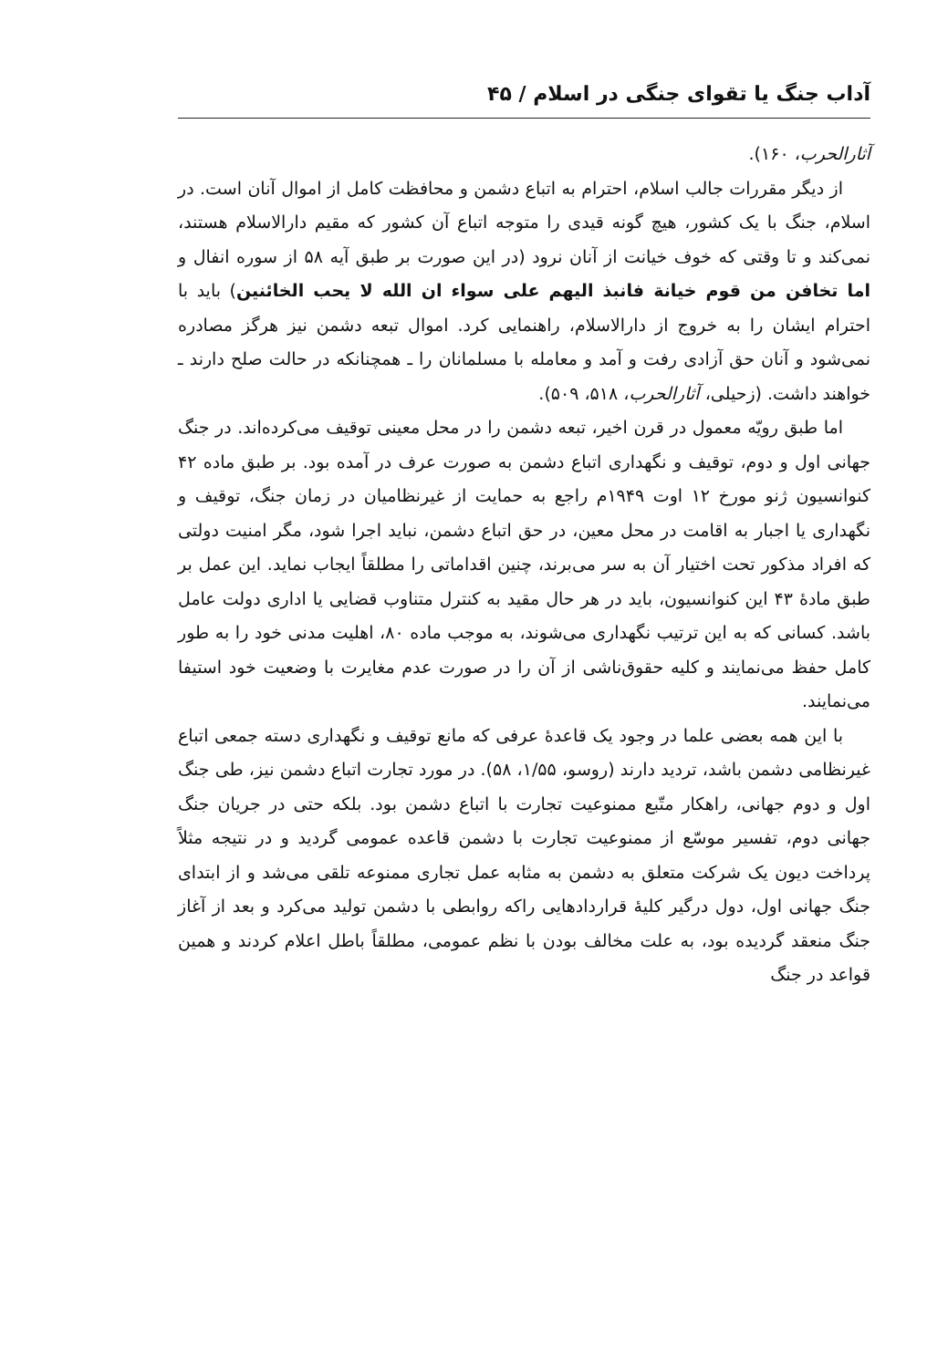آداب جنگ یا تقوای جنگی در اسلام / ۴۵
آثارالحرب، ۱۶۰).
از دیگر مقررات جالب اسلام، احترام به اتباع دشمن و محافظت کامل از اموال آنان است. در اسلام، جنگ با یک کشور، هیچ گونه قیدی را متوجه اتباع آن کشور که مقیم دارالاسلام هستند، نمی‌کند و تا وقتی که خوف خیانت از آنان نرود (در این صورت بر طبق آیه ۵۸ از سوره انفال و اما تخافن من قوم خیانة فانبذ الیهم علی سواء ان الله لا یحب الخائنین) باید با احترام ایشان را به خروج از دارالاسلام، راهنمایی کرد. اموال تبعه دشمن نیز هرگز مصادره نمی‌شود و آنان حق آزادی رفت و آمد و معامله با مسلمانان را ـ همچنانکه در حالت صلح دارند ـ خواهند داشت. (زحیلی، آثارالحرب، ۵۱۸، ۵۰۹).
اما طبق رویّه معمول در قرن اخیر، تبعه دشمن را در محل معینی توقیف می‌کرده‌اند. در جنگ جهانی اول و دوم، توقیف و نگهداری اتباع دشمن به صورت عرف در آمده بود. بر طبق ماده ۴۲ کنوانسیون ژنو مورخ ۱۲ اوت ۱۹۴۹م راجع به حمایت از غیرنظامیان در زمان جنگ، توقیف و نگهداری یا اجبار به اقامت در محل معین، در حق اتباع دشمن، نباید اجرا شود، مگر امنیت دولتی که افراد مذکور تحت اختیار آن به سر می‌برند، چنین اقداماتی را مطلقاً ایجاب نماید. این عمل بر طبق مادهٔ ۴۳ این کنوانسیون، باید در هر حال مقید به کنترل متناوب قضایی یا اداری دولت عامل باشد. کسانی که به این ترتیب نگهداری می‌شوند، به موجب ماده ۸۰، اهلیت مدنی خود را به طور کامل حفظ می‌نمایند و کلیه حقوق‌ناشی از آن را در صورت عدم مغایرت با وضعیت خود استیفا می‌نمایند.
با این همه بعضی علما در وجود یک قاعدهٔ عرفی که مانع توقیف و نگهداری دسته جمعی اتباع غیرنظامی دشمن باشد، تردید دارند (روسو، ۱/۵۵، ۵۸). در مورد تجارت اتباع دشمن نیز، طی جنگ اول و دوم جهانی، راهکار متّبع ممنوعیت تجارت با اتباع دشمن بود. بلکه حتی در جریان جنگ جهانی دوم، تفسیر موسّع از ممنوعیت تجارت با دشمن قاعده عمومی گردید و در نتیجه مثلاً پرداخت دیون یک شرکت متعلق به دشمن به مثابه عمل تجاری ممنوعه تلقی می‌شد و از ابتدای جنگ جهانی اول، دول درگیر کلیهٔ قراردادهایی راکه روابطی با دشمن تولید می‌کرد و بعد از آغاز جنگ منعقد گردیده بود، به علت مخالف بودن با نظم عمومی، مطلقاً باطل اعلام کردند و همین قواعد در جنگ